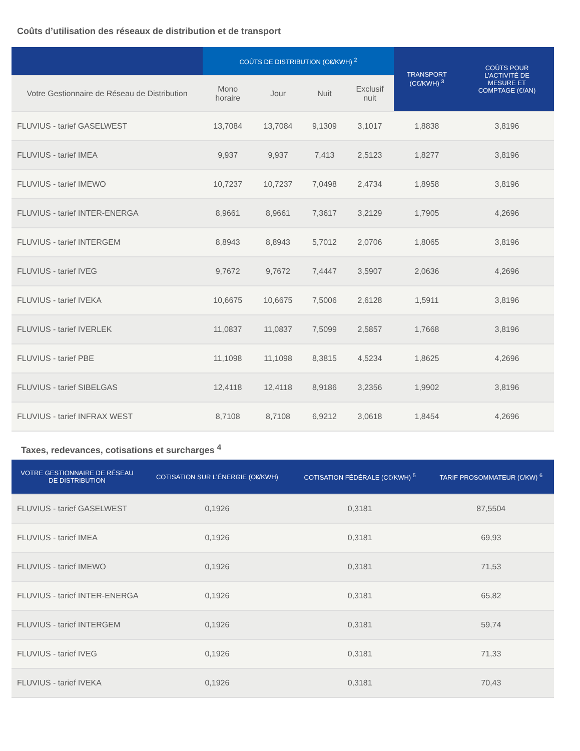Coûts d’utilisation des réseaux de distribution et de transport
| | COÛTS DE DISTRIBUTION (C€/KWH) <sup>2</sup> | | | | TRANSPORT (C€/KWH) <sup>3</sup> | COÛTS POUR L’ACTIVITÉ DE MESURE ET COMPTAGE (€/AN) |
| --- | --- | --- | --- | --- | --- | --- |
| Votre Gestionnaire de Réseau de Distribution | Mono horaire | Jour | Nuit | Exclusif nuit | | |
| FLUVIUS - tarief GASELWEST | 13,7084 | 13,7084 | 9,1309 | 3,1017 | 1,8838 | 3,8196 |
| FLUVIUS - tarief IMEA | 9,937 | 9,937 | 7,413 | 2,5123 | 1,8277 | 3,8196 |
| FLUVIUS - tarief IMEWO | 10,7237 | 10,7237 | 7,0498 | 2,4734 | 1,8958 | 3,8196 |
| FLUVIUS - tarief INTER-ENERGA | 8,9661 | 8,9661 | 7,3617 | 3,2129 | 1,7905 | 4,2696 |
| FLUVIUS - tarief INTERGEM | 8,8943 | 8,8943 | 5,7012 | 2,0706 | 1,8065 | 3,8196 |
| FLUVIUS - tarief IVEG | 9,7672 | 9,7672 | 7,4447 | 3,5907 | 2,0636 | 4,2696 |
| FLUVIUS - tarief IVEKA | 10,6675 | 10,6675 | 7,5006 | 2,6128 | 1,5911 | 3,8196 |
| FLUVIUS - tarief IVERLEK | 11,0837 | 11,0837 | 7,5099 | 2,5857 | 1,7668 | 3,8196 |
| FLUVIUS - tarief PBE | 11,1098 | 11,1098 | 8,3815 | 4,5234 | 1,8625 | 4,2696 |
| FLUVIUS - tarief SIBELGAS | 12,4118 | 12,4118 | 8,9186 | 3,2356 | 1,9902 | 3,8196 |
| FLUVIUS - tarief INFRAX WEST | 8,7108 | 8,7108 | 6,9212 | 3,0618 | 1,8454 | 4,2696 |
Taxes, redevances, cotisations et surcharges <sup>4</sup>
| VOTRE GESTIONNAIRE DE RÉSEAU DE DISTRIBUTION | COTISATION SUR L’ÉNERGIE (C€/KWH) | COTISATION FÉDÉRALE (C€/KWH) <sup>5</sup> | TARIF PROSOMMATEUR (€/KW) <sup>6</sup> |
| --- | --- | --- | --- |
| FLUVIUS - tarief GASELWEST | 0,1926 | 0,3181 | 87,5504 |
| FLUVIUS - tarief IMEA | 0,1926 | 0,3181 | 69,93 |
| FLUVIUS - tarief IMEWO | 0,1926 | 0,3181 | 71,53 |
| FLUVIUS - tarief INTER-ENERGA | 0,1926 | 0,3181 | 65,82 |
| FLUVIUS - tarief INTERGEM | 0,1926 | 0,3181 | 59,74 |
| FLUVIUS - tarief IVEG | 0,1926 | 0,3181 | 71,33 |
| FLUVIUS - tarief IVEKA | 0,1926 | 0,3181 | 70,43 |